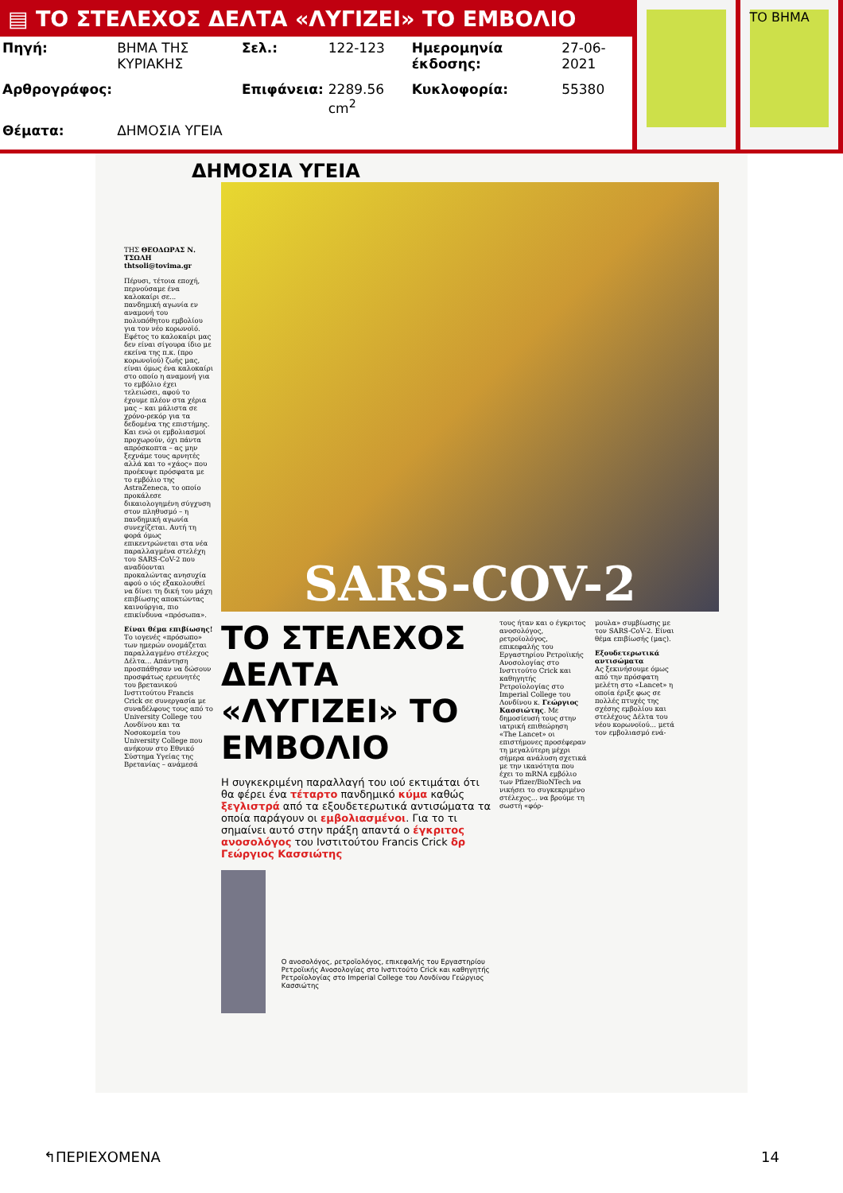▤ ΤΟ ΣΤΕΛΕΧΟΣ ΔΕΛΤΑ «ΛΥΓΙΖΕΙ» ΤΟ ΕΜΒΟΛΙΟ
| Πηγή: | ΒΗΜΑ ΤΗΣ ΚΥΡΙΑΚΗΣ | Σελ.: | 122-123 | Ημερομηνία έκδοσης: | 27-06-2021 |
| Αρθρογράφος: | | Επιφάνεια: | 2289.56 cm<sup>2</sup> | Κυκλοφορία: | 55380 |
| Θέματα: | ΔΗΜΟΣΙΑ ΥΓΕΙΑ | | | | |
ΤΟ ΒΗΜΑ
ΔΗΜΟΣΙΑ ΥΓΕΙΑ
ΤΗΣ ΘΕΟΔΩΡΑΣ Ν. ΤΣΩΛΗ
thtsoli@tovima.gr
Πέρυσι, τέτοια εποχή, περνούσαμε ένα καλοκαίρι σε... πανδημική αγωνία εν αναμονή του πολυπόθητου εμβολίου για τον νέο κορωνοϊό. Εφέτος το καλοκαίρι μας δεν είναι σίγουρα ίδιο με εκείνα της π.κ. (προ κορωνοϊού) ζωής μας, είναι όμως ένα καλοκαίρι στο οποίο η αναμονή για το εμβόλιο έχει τελειώσει, αφού το έχουμε πλέον στα χέρια μας – και μάλιστα σε χρόνο-ρεκόρ για τα δεδομένα της επιστήμης. Και ενώ οι εμβολιασμοί προχωρούν, όχι πάντα απρόσκοπτα – ας μην ξεχνάμε τους αρνητές αλλά και το «χάος» που προέκυψε πρόσφατα με το εμβόλιο της AstraZeneca, το οποίο προκάλεσε δικαιολογημένη σύγχυση στον πληθυσμό – η πανδημική αγωνία συνεχίζεται. Αυτή τη φορά όμως επικεντρώνεται στα νέα παραλλαγμένα στελέχη του SARS-CoV-2 που αναδύονται προκαλώντας ανησυχία αφού ο ιός εξακολουθεί να δίνει τη δική του μάχη επιβίωσης αποκτώντας καινούργια, πιο επικίνδυνα «πρόσωπα».
Είναι θέμα επιβίωσης!
Το ιογενές «πρόσωπο» των ημερών ονομάζεται παραλλαγμένο στέλεχος Δέλτα... Απάντηση προσπάθησαν να δώσουν προσφάτως ερευνητές του βρετανικού Ινστιτούτου Francis Crick σε συνεργασία με συναδέλφους τους από το University College του Λονδίνου και τα Νοσοκομεία του University College που ανήκουν στο Εθνικό Σύστημα Υγείας της Βρετανίας – ανάμεσά
SARS-COV-2
ΤΟ ΣΤΕΛΕΧΟΣ ΔΕΛΤΑ «ΛΥΓΙΖΕΙ» ΤΟ ΕΜΒΟΛΙΟ
Η συγκεκριμένη παραλλαγή του ιού εκτιμάται ότι θα φέρει ένα τέταρτο πανδημικό κύμα καθώς ξεγλιστρά από τα εξουδετερωτικά αντισώματα τα οποία παράγουν οι εμβολιασμένοι. Για το τι σημαίνει αυτό στην πράξη απαντά ο έγκριτος ανοσολόγος του Ινστιτούτου Francis Crick δρ Γεώργιος Κασσιώτης
Ο ανοσολόγος, ρετροϊολόγος, επικεφαλής του Εργαστηρίου Ρετροϊικής Ανοσολογίας στο Ινστιτούτο Crick και καθηγητής Ρετροϊολογίας στο Imperial College του Λονδίνου Γεώργιος Κασσιώτης
τους ήταν και ο έγκριτος ανοσολόγος, ρετροϊολόγος, επικεφαλής του Εργαστηρίου Ρετροϊικής Ανοσολογίας στο Ινστιτούτο Crick και καθηγητής Ρετροϊολογίας στο Imperial College του Λονδίνου κ. Γεώργιος Κασσιώτης. Με δημοσίευσή τους στην ιατρική επιθεώρηση «The Lancet» οι επιστήμονες προσέφεραν τη μεγαλύτερη μέχρι σήμερα ανάλυση σχετικά με την ικανότητα που έχει το mRNA εμβόλιο των Pfizer/BioNTech να νικήσει το συγκεκριμένο στέλεχος... να βρούμε τη σωστή «φόρ-
μουλα» συμβίωσης με τον SARS-CoV-2. Είναι θέμα επιβίωσής (μας).
Εξουδετερωτικά αντισώματα
Ας ξεκινήσουμε όμως από την πρόσφατη μελέτη στο «Lancet» η οποία έριξε φως σε πολλές πτυχές της σχέσης εμβολίου και στελέχους Δέλτα του νέου κορωνοϊού... μετά τον εμβολιασμό ενά-
↰ΠΕΡΙΕΧΟΜΕΝΑ 14